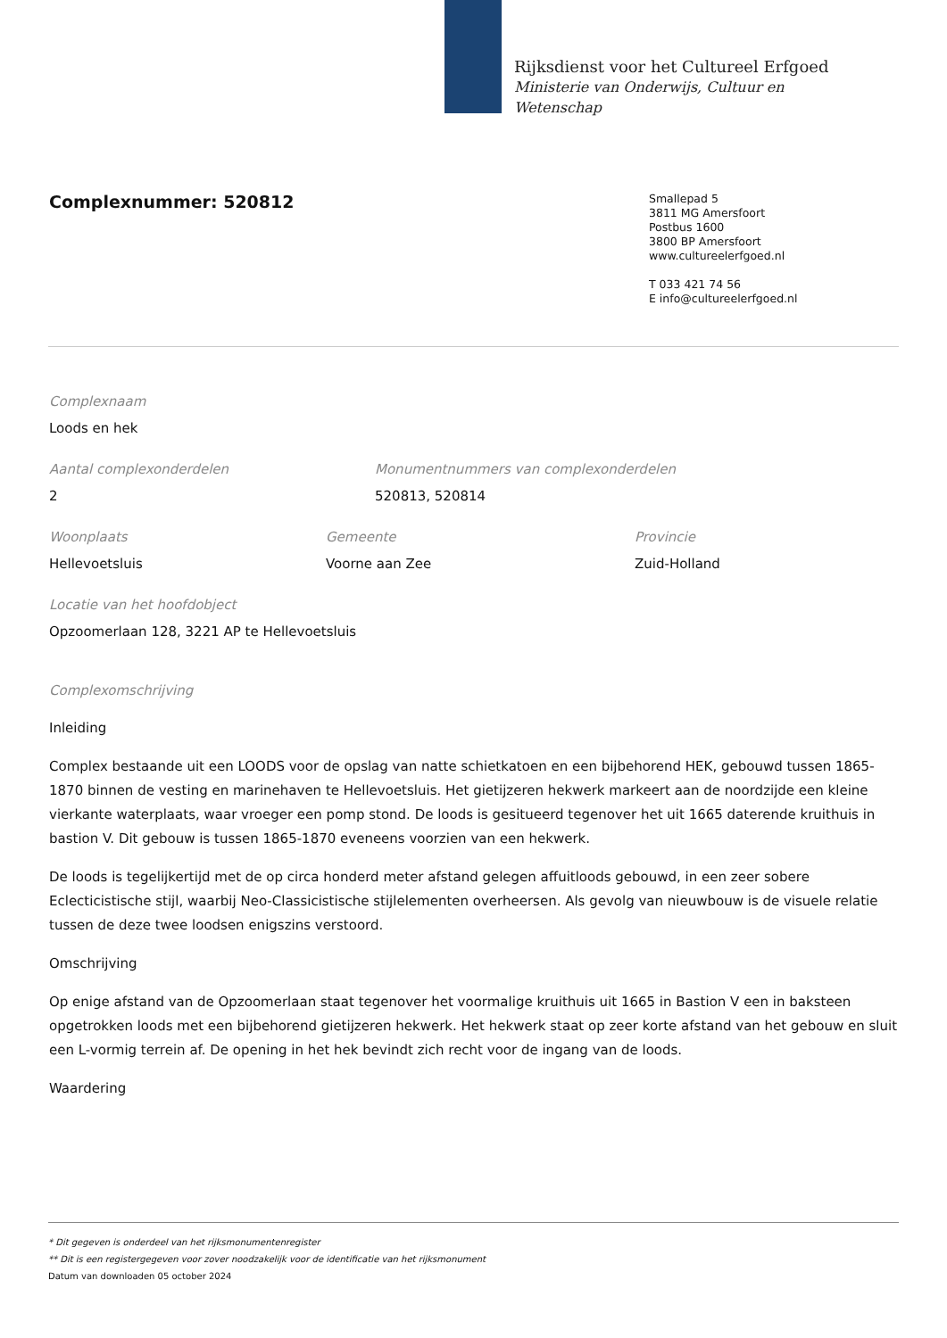Rijksdienst voor het Cultureel Erfgoed
Ministerie van Onderwijs, Cultuur en
Wetenschap
Complexnummer: 520812
Smallepad 5
3811 MG Amersfoort
Postbus 1600
3800 BP Amersfoort
www.cultureelerfgoed.nl
T 033 421 74 56
E info@cultureelerfgoed.nl
Complexnaam
Loods en hek
Aantal complexonderdelen
2
Monumentnummers van complexonderdelen
520813, 520814
Woonplaats
Hellevoetsluis
Gemeente
Voorne aan Zee
Provincie
Zuid-Holland
Locatie van het hoofdobject
Opzoomerlaan 128, 3221 AP te Hellevoetsluis
Complexomschrijving
Inleiding
Complex bestaande uit een LOODS voor de opslag van natte schietkatoen en een bijbehorend HEK, gebouwd tussen 1865-1870 binnen de vesting en marinehaven te Hellevoetsluis. Het gietijzeren hekwerk markeert aan de noordzijde een kleine vierkante waterplaats, waar vroeger een pomp stond. De loods is gesitueerd tegenover het uit 1665 daterende kruithuis in bastion V. Dit gebouw is tussen 1865-1870 eveneens voorzien van een hekwerk.
De loods is tegelijkertijd met de op circa honderd meter afstand gelegen affuitloods gebouwd, in een zeer sobere Eclecticistische stijl, waarbij Neo-Classicistische stijlelementen overheersen. Als gevolg van nieuwbouw is de visuele relatie tussen de deze twee loodsen enigszins verstoord.
Omschrijving
Op enige afstand van de Opzoomerlaan staat tegenover het voormalige kruithuis uit 1665 in Bastion V een in baksteen opgetrokken loods met een bijbehorend gietijzeren hekwerk. Het hekwerk staat op zeer korte afstand van het gebouw en sluit een L-vormig terrein af. De opening in het hek bevindt zich recht voor de ingang van de loods.
Waardering
* Dit gegeven is onderdeel van het rijksmonumentenregister
** Dit is een registergegeven voor zover noodzakelijk voor de identificatie van het rijksmonument
Datum van downloaden 05 october 2024